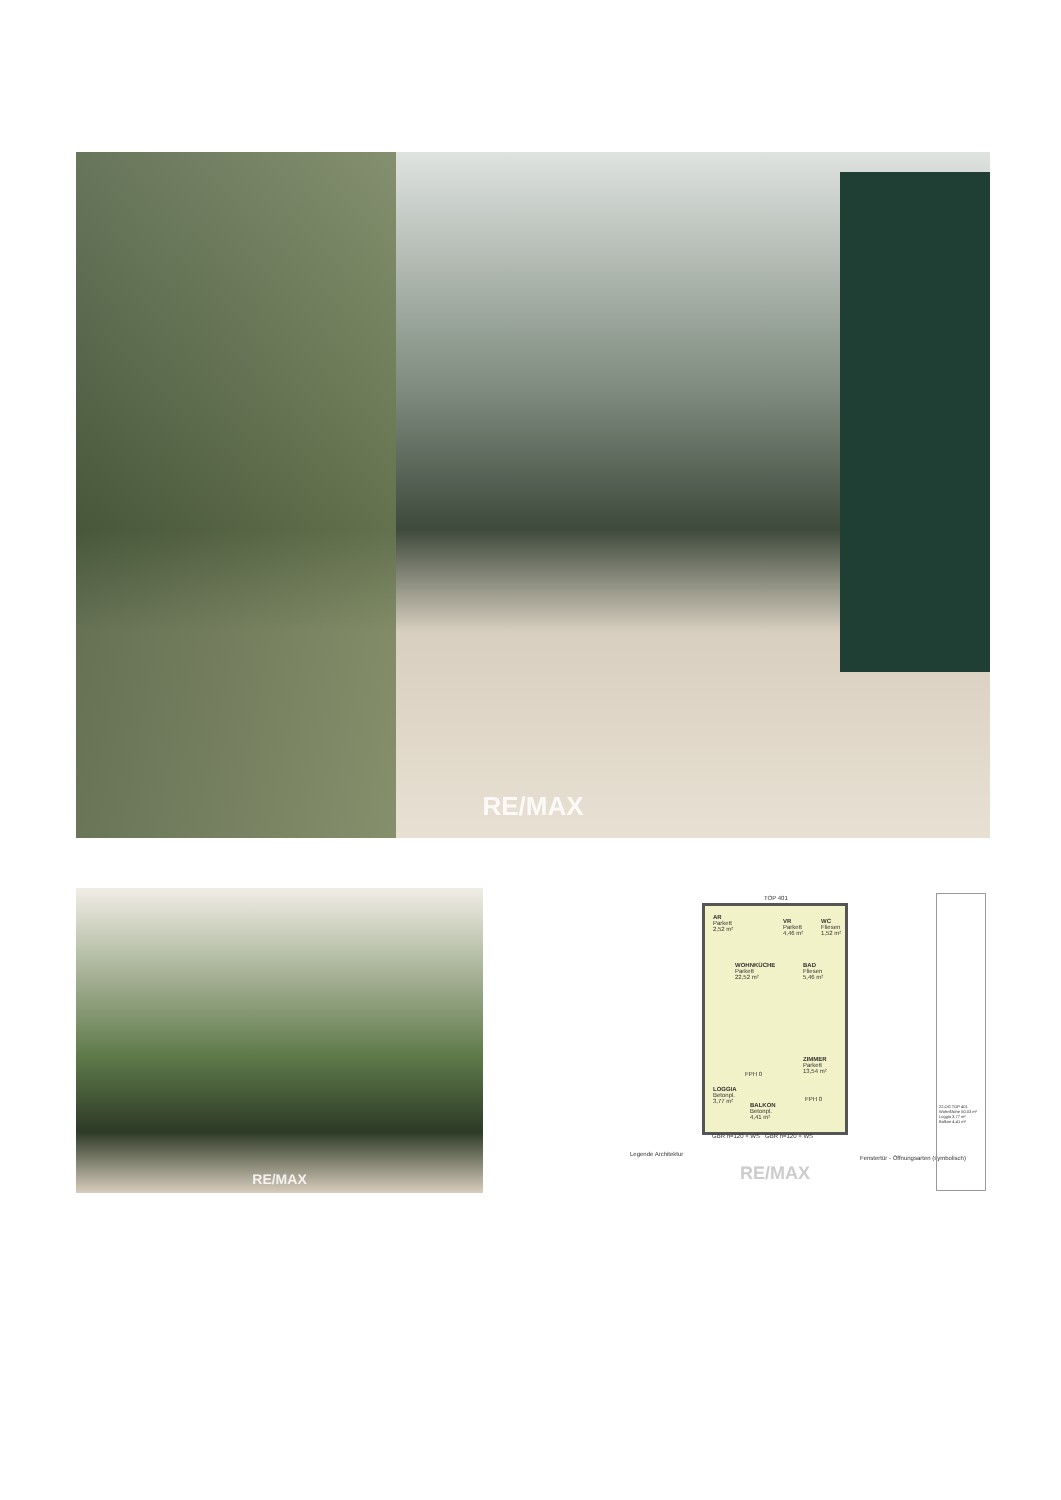RE/MAX
RE/MAX
TOP 401
AR
Parkett
2,52 m²
VR
Parkett
4,46 m²
WC
Fliesen
1,52 m²
WOHNKÜCHE
Parkett
22,52 m²
BAD
Fliesen
5,46 m²
ZIMMER
Parkett
13,54 m²
FPH 0
FPH 0
LOGGIA
Betonpl.
3,77 m²
BALKON
Betonpl.
4,41 m²
GBR h=120 + WS GBR h=120 + WS
Legende Architektur
Fenstertür - Öffnungsarten (symbolisch)
RE/MAX
22.OG TOP 401
Wohnfläche 50,03 m²
Loggia 3,77 m²
Balkon 4,41 m²